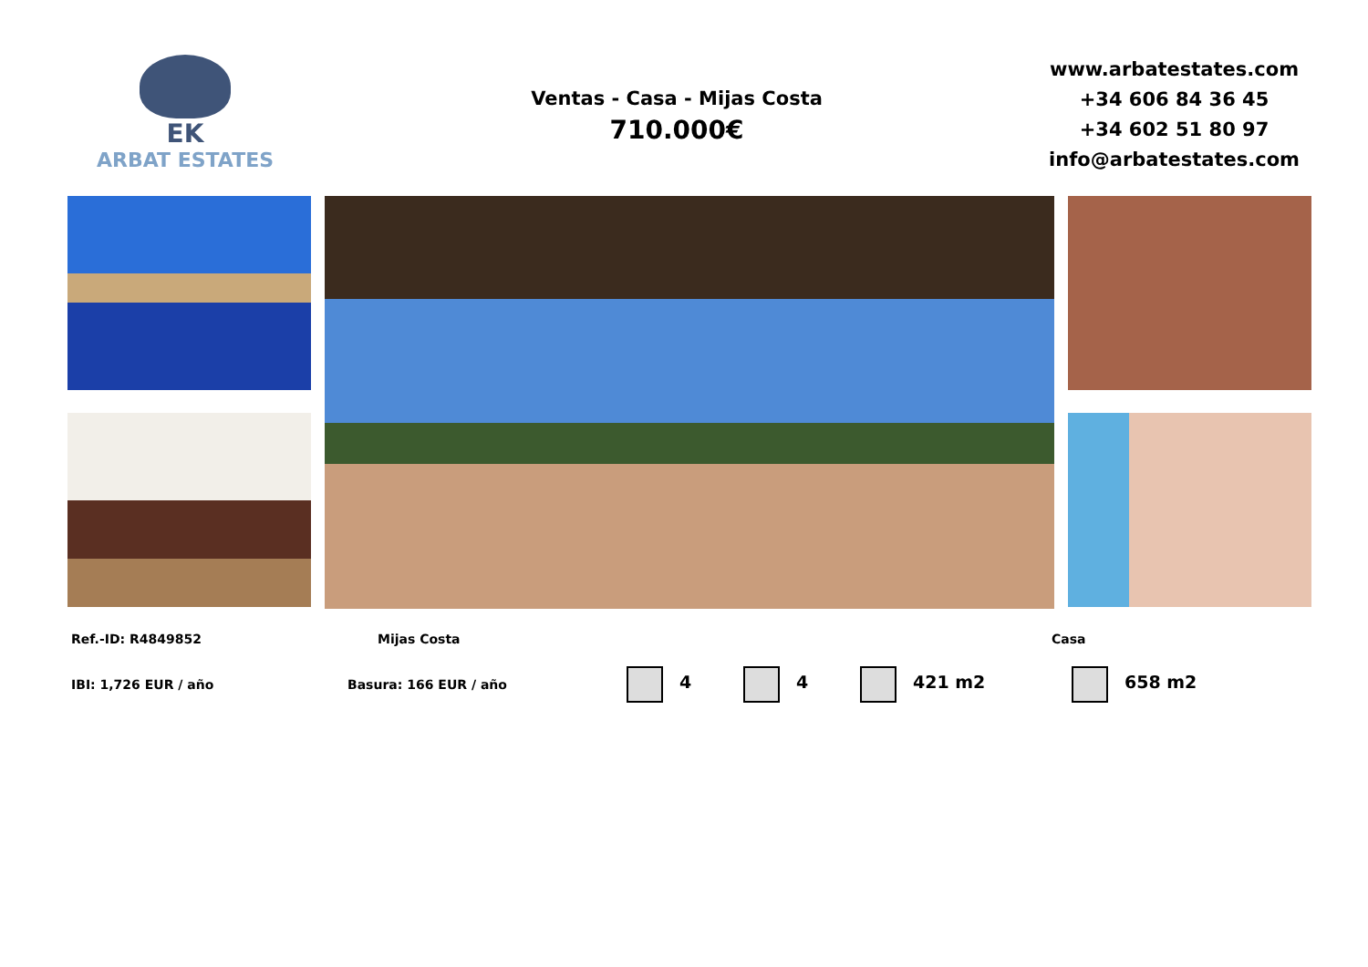EK
ARBAT ESTATES
Ventas - Casa - Mijas Costa
710.000€
www.arbatestates.com
+34 606 84 36 45
+34 602 51 80 97
info@arbatestates.com
Ref.-ID: R4849852 Mijas Costa Casa
IBI: 1,726 EUR / año Basura: 166 EUR / año
4 4 421 m2 658 m2